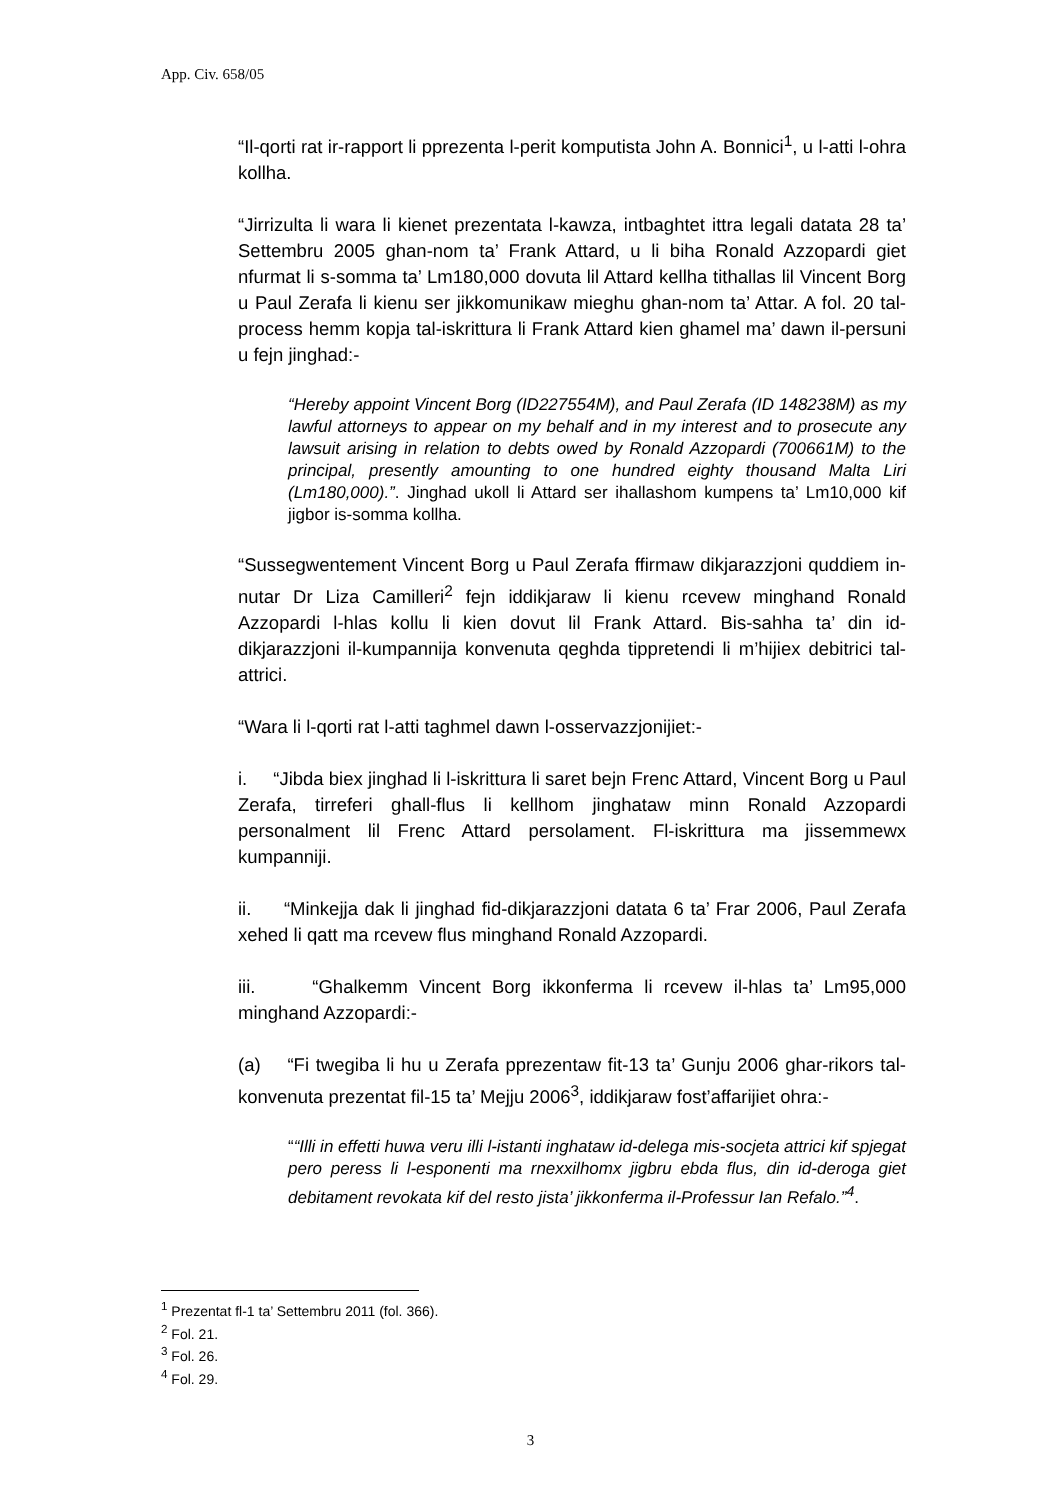App. Civ. 658/05
“Il-qorti rat ir-rapport li pprezenta l-perit komputista John A. Bonnici<sup>1</sup>, u l-atti l-ohra kollha.
“Jirrizulta li wara li kienet prezentata l-kawza, intbaghtet ittra legali datata 28 ta’ Settembru 2005 ghan-nom ta’ Frank Attard, u li biha Ronald Azzopardi giet nfurmat li s-somma ta’ Lm180,000 dovuta lil Attard kellha tithallas lil Vincent Borg u Paul Zerafa li kienu ser jikkomunikaw mieghu ghan-nom ta’ Attar. A fol. 20 tal-process hemm kopja tal-iskrittura li Frank Attard kien ghamel ma’ dawn il-persuni u fejn jinghad:-
“Hereby appoint Vincent Borg (ID227554M), and Paul Zerafa (ID 148238M) as my lawful attorneys to appear on my behalf and in my interest and to prosecute any lawsuit arising in relation to debts owed by Ronald Azzopardi (700661M) to the principal, presently amounting to one hundred eighty thousand Malta Liri (Lm180,000).”. Jinghad ukoll li Attard ser ihallashom kumpens ta’ Lm10,000 kif jigbor is-somma kollha.
“Sussegwentement Vincent Borg u Paul Zerafa ffirmaw dikjarazzjoni quddiem in-nutar Dr Liza Camilleri<sup>2</sup> fejn iddikjaraw li kienu rcevew minghand Ronald Azzopardi l-hlas kollu li kien dovut lil Frank Attard. Bis-sahha ta’ din id-dikjarazzjoni il-kumpannija konvenuta qeghda tippretendi li m’hijiex debitrici tal-attrici.
“Wara li l-qorti rat l-atti taghmel dawn l-osservazzjonijiet:-
i. “Jibda biex jinghad li l-iskrittura li saret bejn Frenc Attard, Vincent Borg u Paul Zerafa, tirreferi ghall-flus li kellhom jinghataw minn Ronald Azzopardi personalment lil Frenc Attard persolament. Fl-iskrittura ma jissemmewx kumpanniji.
ii. “Minkejja dak li jinghad fid-dikjarazzjoni datata 6 ta’ Frar 2006, Paul Zerafa xehed li qatt ma rcevew flus minghand Ronald Azzopardi.
iii. “Ghalkemm Vincent Borg ikkonferma li rcevew il-hlas ta’ Lm95,000 minghand Azzopardi:-
(a) “Fi twegiba li hu u Zerafa pprezentaw fit-13 ta’ Gunju 2006 ghar-rikors tal-konvenuta prezentat fil-15 ta’ Mejju 2006<sup>3</sup>, iddikjaraw fost’affarijiet ohra:-
““Illi in effetti huwa veru illi l-istanti inghataw id-delega mis-socjeta attrici kif spjegat pero peress li l-esponenti ma rnexxilhomx jigbru ebda flus, din id-deroga giet debitament revokata kif del resto jista’ jikkonferma il-Professur Ian Refalo.”<sup>4</sup>.
<sup>1</sup> Prezentat fl-1 ta’ Settembru 2011 (fol. 366).
<sup>2</sup> Fol. 21.
<sup>3</sup> Fol. 26.
<sup>4</sup> Fol. 29.
3